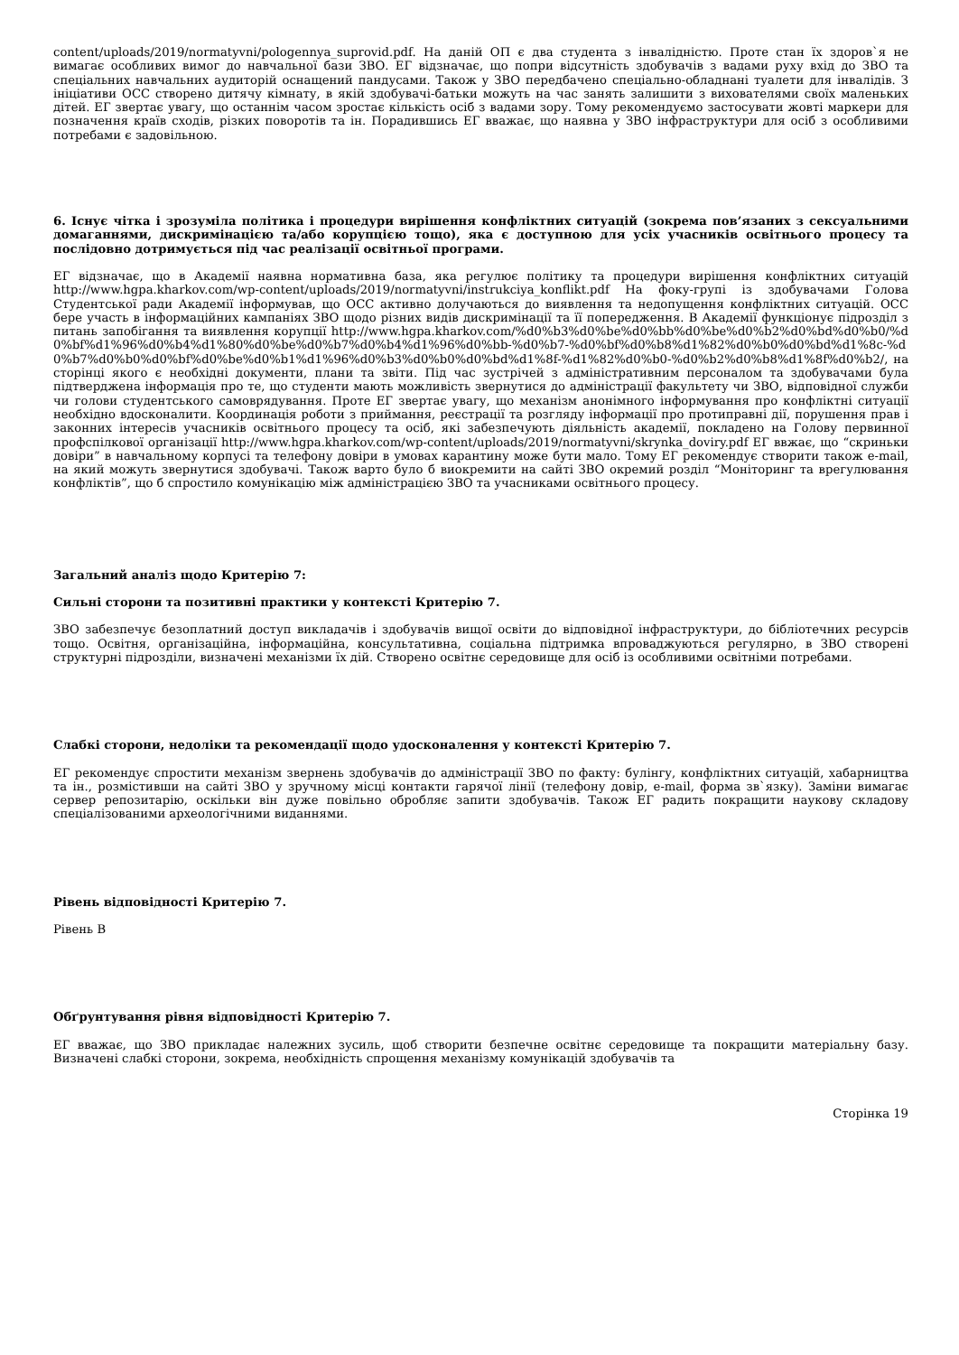content/uploads/2019/normatyvni/pologennya_suprovid.pdf. На даній ОП є два студента з інвалідністю. Проте стан їх здоров`я не вимагає особливих вимог до навчальної бази ЗВО. ЕГ відзначає, що попри відсутність здобувачів з вадами руху вхід до ЗВО та спеціальних навчальних аудиторій оснащений пандусами. Також у ЗВО передбачено спеціально-обладнані туалети для інвалідів. З ініціативи ОСС створено дитячу кімнату, в якій здобувачі-батьки можуть на час занять залишити з вихователями своїх маленьких дітей. ЕГ звертає увагу, що останнім часом зростає кількість осіб з вадами зору. Тому рекомендуємо застосувати жовті маркери для позначення країв сходів, різких поворотів та ін. Порадившись ЕГ вважає, що наявна у ЗВО інфраструктури для осіб з особливими потребами є задовільною.
6. Існує чітка і зрозуміла політика і процедури вирішення конфліктних ситуацій (зокрема пов’язаних з сексуальними домаганнями, дискримінацією та/або корупцією тощо), яка є доступною для усіх учасників освітнього процесу та послідовно дотримується під час реалізації освітньої програми.
ЕГ відзначає, що в Академії наявна нормативна база, яка регулює політику та процедури вирішення конфліктних ситуацій http://www.hgpa.kharkov.com/wp-content/uploads/2019/normatyvni/instrukciya_konflikt.pdf На фоку-групі із здобувачами Голова Студентської ради Академії інформував, що ОСС активно долучаються до виявлення та недопущення конфліктних ситуацій. ОСС бере участь в інформаційних кампаніях ЗВО щодо різних видів дискримінації та її попередження. В Академії функціонує підрозділ з питань запобігання та виявлення корупції http://www.hgpa.kharkov.com/%d0%b3%d0%be%d0%bb%d0%be%d0%b2%d0%bd%d0%b0/%d0%bf%d1%96%d0%b4%d1%80%d0%be%d0%b7%d0%b4%d1%96%d0%bb-%d0%b7-%d0%bf%d0%b8%d1%82%d0%b0%d0%bd%d1%8c-%d0%b7%d0%b0%d0%bf%d0%be%d0%b1%d1%96%d0%b3%d0%b0%d0%bd%d1%8f-%d1%82%d0%b0-%d0%b2%d0%b8%d1%8f%d0%b2/, на сторінці якого є необхідні документи, плани та звіти. Під час зустрічей з адміністративним персоналом та здобувачами була підтверджена інформація про те, що студенти мають можливість звернутися до адміністрації факультету чи ЗВО, відповідної служби чи голови студентського самоврядування. Проте ЕГ звертає увагу, що механізм анонімного інформування про конфліктні ситуації необхідно вдосконалити. Координація роботи з приймання, реєстрації та розгляду інформації про протиправні дії, порушення прав і законних інтересів учасників освітнього процесу та осіб, які забезпечують діяльність академії, покладено на Голову первинної профспілкової організації http://www.hgpa.kharkov.com/wp-content/uploads/2019/normatyvni/skrynka_doviry.pdf ЕГ ввжає, що “скриньки довіри” в навчальному корпусі та телефону довіри в умовах карантину може бути мало. Тому ЕГ рекомендує створити також e-mail, на який можуть звернутися здобувачі. Також варто було б виокремити на сайті ЗВО окремий розділ “Моніторинг та врегулювання конфліктів”, що б спростило комунікацію між адміністрацією ЗВО та учасниками освітнього процесу.
Загальний аналіз щодо Критерію 7:
Сильні сторони та позитивні практики у контексті Критерію 7.
ЗВО забезпечує безоплатний доступ викладачів і здобувачів вищої освіти до відповідної інфраструктури, до бібліотечних ресурсів тощо. Освітня, організаційна, інформаційна, консультативна, соціальна підтримка впроваджуються регулярно, в ЗВО створені структурні підрозділи, визначені механізми їх дій. Створено освітнє середовище для осіб із особливими освітніми потребами.
Слабкі сторони, недоліки та рекомендації щодо удосконалення у контексті Критерію 7.
ЕГ рекомендує спростити механізм звернень здобувачів до адміністрації ЗВО по факту: булінгу, конфліктних ситуацій, хабарництва та ін., розмістивши на сайті ЗВО у зручному місці контакти гарячої лінії (телефону довір, e-mail, форма зв`язку). Заміни вимагає сервер репозитарію, оскільки він дуже повільно обробляє запити здобувачів. Також ЕГ радить покращити наукову складову спеціалізованими археологічними виданнями.
Рівень відповідності Критерію 7.
Рівень В
Обґрунтування рівня відповідності Критерію 7.
ЕГ вважає, що ЗВО прикладає належних зусиль, щоб створити безпечне освітнє середовище та покращити матеріальну базу. Визначені слабкі сторони, зокрема, необхідність спрощення механізму комунікацій здобувачів та
Сторінка 19